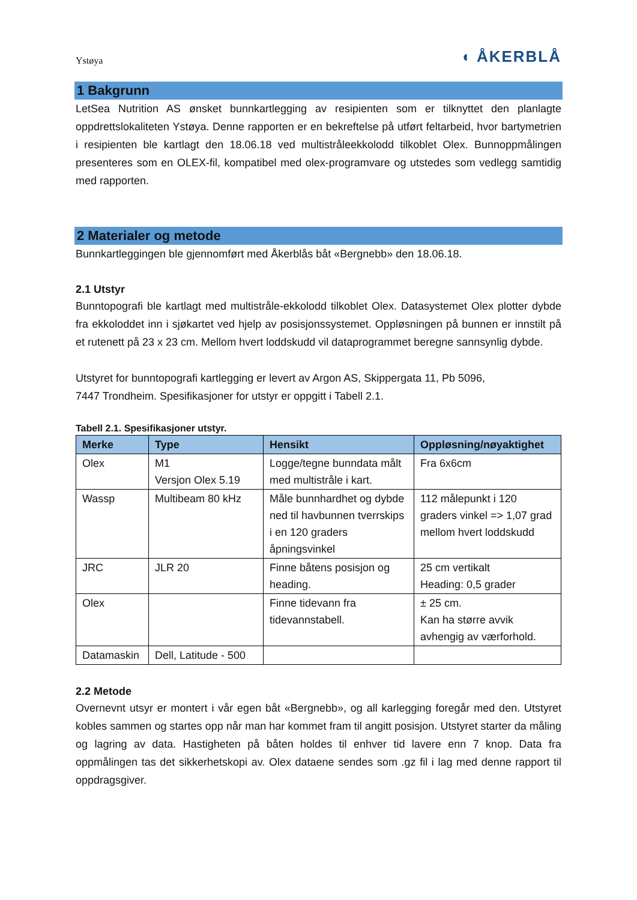Ystøya
◖ ÅKERBLÅ
1 Bakgrunn
LetSea Nutrition AS ønsket bunnkartlegging av resipienten som er tilknyttet den planlagte oppdrettslokaliteten Ystøya. Denne rapporten er en bekreftelse på utført feltarbeid, hvor bartymetrien i resipienten ble kartlagt den 18.06.18 ved multistråleekkolodd tilkoblet Olex. Bunnoppmålingen presenteres som en OLEX-fil, kompatibel med olex-programvare og utstedes som vedlegg samtidig med rapporten.
2 Materialer og metode
Bunnkartleggingen ble gjennomført med Åkerblås båt «Bergnebb» den 18.06.18.
2.1 Utstyr
Bunntopografi ble kartlagt med multistråle-ekkolodd tilkoblet Olex. Datasystemet Olex plotter dybde fra ekkoloddet inn i sjøkartet ved hjelp av posisjonssystemet. Oppløsningen på bunnen er innstilt på et rutenett på 23 x 23 cm. Mellom hvert loddskudd vil dataprogrammet beregne sannsynlig dybde.
Utstyret for bunntopografi kartlegging er levert av Argon AS, Skippergata 11, Pb 5096,
7447 Trondheim. Spesifikasjoner for utstyr er oppgitt i Tabell 2.1.
Tabell 2.1. Spesifikasjoner utstyr.
| Merke | Type | Hensikt | Oppløsning/nøyaktighet |
| --- | --- | --- | --- |
| Olex | M1 Versjon Olex 5.19 | Logge/tegne bunndata målt med multistråle i kart. | Fra 6x6cm |
| Wassp | Multibeam 80 kHz | Måle bunnhardhet og dybde ned til havbunnen tverrskips i en 120 graders åpningsvinkel | 112 målepunkt i 120 graders vinkel => 1,07 grad mellom hvert loddskudd |
| JRC | JLR 20 | Finne båtens posisjon og heading. | 25 cm vertikalt Heading: 0,5 grader |
| Olex | | Finne tidevann fra tidevannstabell. | ± 25 cm. Kan ha større avvik avhengig av værforhold. |
| Datamaskin | Dell, Latitude - 500 | | |
2.2 Metode
Overnevnt utsyr er montert i vår egen båt «Bergnebb», og all karlegging foregår med den. Utstyret kobles sammen og startes opp når man har kommet fram til angitt posisjon. Utstyret starter da måling og lagring av data. Hastigheten på båten holdes til enhver tid lavere enn 7 knop. Data fra oppmålingen tas det sikkerhetskopi av. Olex dataene sendes som .gz fil i lag med denne rapport til oppdragsgiver.